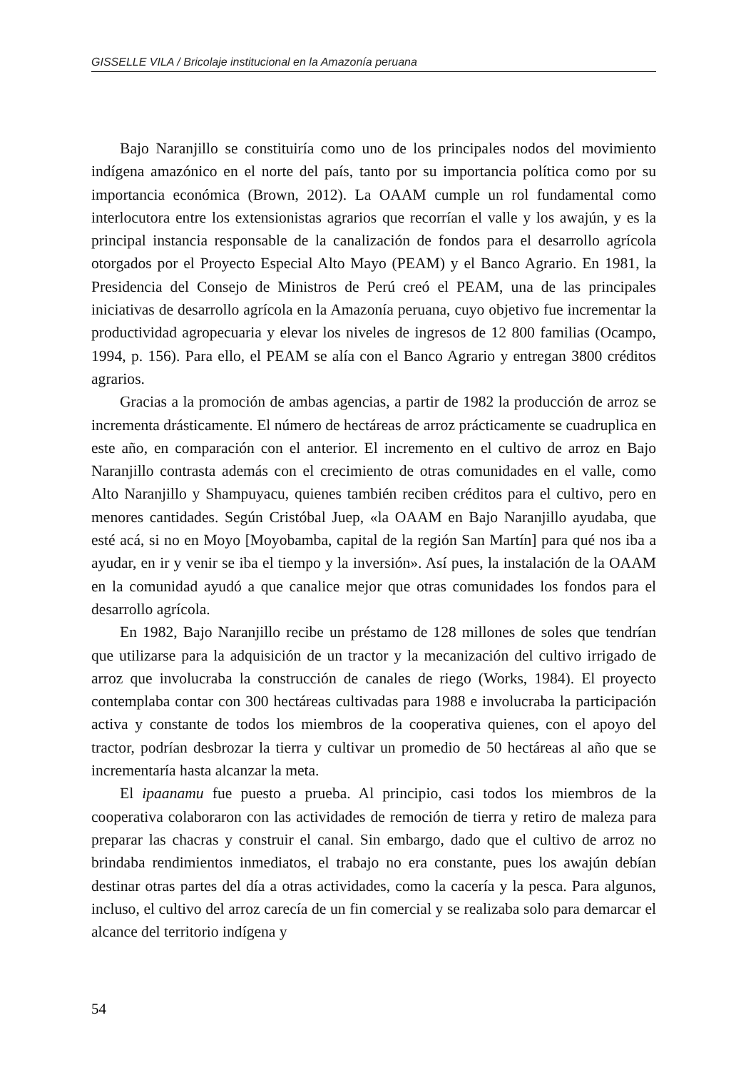GISSELLE VILA / Bricolaje institucional en la Amazonía peruana
Bajo Naranjillo se constituiría como uno de los principales nodos del movimiento indígena amazónico en el norte del país, tanto por su importancia política como por su importancia económica (Brown, 2012). La OAAM cumple un rol fundamental como interlocutora entre los extensionistas agrarios que recorrían el valle y los awajún, y es la principal instancia responsable de la canalización de fondos para el desarrollo agrícola otorgados por el Proyecto Especial Alto Mayo (PEAM) y el Banco Agrario. En 1981, la Presidencia del Consejo de Ministros de Perú creó el PEAM, una de las principales iniciativas de desarrollo agrícola en la Amazonía peruana, cuyo objetivo fue incrementar la productividad agropecuaria y elevar los niveles de ingresos de 12 800 familias (Ocampo, 1994, p. 156). Para ello, el PEAM se alía con el Banco Agrario y entregan 3800 créditos agrarios.
Gracias a la promoción de ambas agencias, a partir de 1982 la producción de arroz se incrementa drásticamente. El número de hectáreas de arroz prácticamente se cuadruplica en este año, en comparación con el anterior. El incremento en el cultivo de arroz en Bajo Naranjillo contrasta además con el crecimiento de otras comunidades en el valle, como Alto Naranjillo y Shampuyacu, quienes también reciben créditos para el cultivo, pero en menores cantidades. Según Cristóbal Juep, «la OAAM en Bajo Naranjillo ayudaba, que esté acá, si no en Moyo [Moyobamba, capital de la región San Martín] para qué nos iba a ayudar, en ir y venir se iba el tiempo y la inversión». Así pues, la instalación de la OAAM en la comunidad ayudó a que canalice mejor que otras comunidades los fondos para el desarrollo agrícola.
En 1982, Bajo Naranjillo recibe un préstamo de 128 millones de soles que tendrían que utilizarse para la adquisición de un tractor y la mecanización del cultivo irrigado de arroz que involucraba la construcción de canales de riego (Works, 1984). El proyecto contemplaba contar con 300 hectáreas cultivadas para 1988 e involucraba la participación activa y constante de todos los miembros de la cooperativa quienes, con el apoyo del tractor, podrían desbrozar la tierra y cultivar un promedio de 50 hectáreas al año que se incrementaría hasta alcanzar la meta.
El ipaanamu fue puesto a prueba. Al principio, casi todos los miembros de la cooperativa colaboraron con las actividades de remoción de tierra y retiro de maleza para preparar las chacras y construir el canal. Sin embargo, dado que el cultivo de arroz no brindaba rendimientos inmediatos, el trabajo no era constante, pues los awajún debían destinar otras partes del día a otras actividades, como la cacería y la pesca. Para algunos, incluso, el cultivo del arroz carecía de un fin comercial y se realizaba solo para demarcar el alcance del territorio indígena y
54